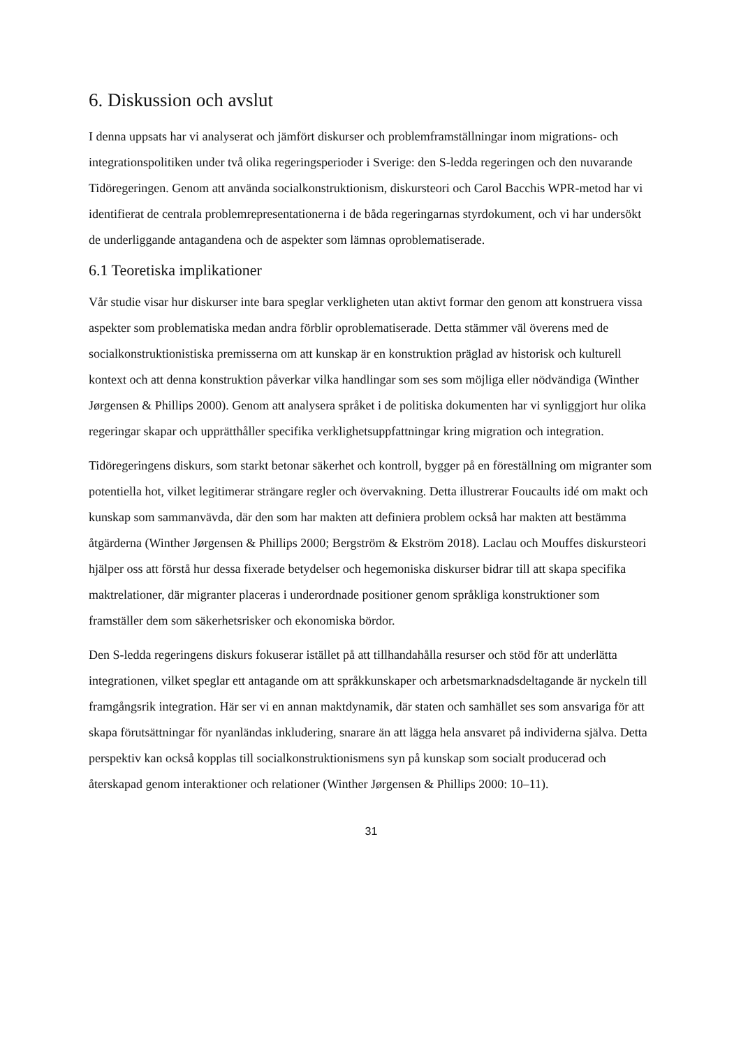6. Diskussion och avslut
I denna uppsats har vi analyserat och jämfört diskurser och problemframställningar inom migrations- och integrationspolitiken under två olika regeringsperioder i Sverige: den S-ledda regeringen och den nuvarande Tidöregeringen. Genom att använda socialkonstruktionism, diskursteori och Carol Bacchis WPR-metod har vi identifierat de centrala problemrepresentationerna i de båda regeringarnas styrdokument, och vi har undersökt de underliggande antagandena och de aspekter som lämnas oproblematiserade.
6.1 Teoretiska implikationer
Vår studie visar hur diskurser inte bara speglar verkligheten utan aktivt formar den genom att konstruera vissa aspekter som problematiska medan andra förblir oproblematiserade. Detta stämmer väl överens med de socialkonstruktionistiska premisserna om att kunskap är en konstruktion präglad av historisk och kulturell kontext och att denna konstruktion påverkar vilka handlingar som ses som möjliga eller nödvändiga (Winther Jørgensen & Phillips 2000). Genom att analysera språket i de politiska dokumenten har vi synliggjort hur olika regeringar skapar och upprätthåller specifika verklighetsuppfattningar kring migration och integration.
Tidöregeringens diskurs, som starkt betonar säkerhet och kontroll, bygger på en föreställning om migranter som potentiella hot, vilket legitimerar strängare regler och övervakning. Detta illustrerar Foucaults idé om makt och kunskap som sammanvävda, där den som har makten att definiera problem också har makten att bestämma åtgärderna (Winther Jørgensen & Phillips 2000; Bergström & Ekström 2018). Laclau och Mouffes diskursteori hjälper oss att förstå hur dessa fixerade betydelser och hegemoniska diskurser bidrar till att skapa specifika maktrelationer, där migranter placeras i underordnade positioner genom språkliga konstruktioner som framställer dem som säkerhetsrisker och ekonomiska bördor.
Den S-ledda regeringens diskurs fokuserar istället på att tillhandahålla resurser och stöd för att underlätta integrationen, vilket speglar ett antagande om att språkkunskaper och arbetsmarknadsdeltagande är nyckeln till framgångsrik integration. Här ser vi en annan maktdynamik, där staten och samhället ses som ansvariga för att skapa förutsättningar för nyanländas inkludering, snarare än att lägga hela ansvaret på individerna själva. Detta perspektiv kan också kopplas till socialkonstruktionismens syn på kunskap som socialt producerad och återskapad genom interaktioner och relationer (Winther Jørgensen & Phillips 2000: 10–11).
31